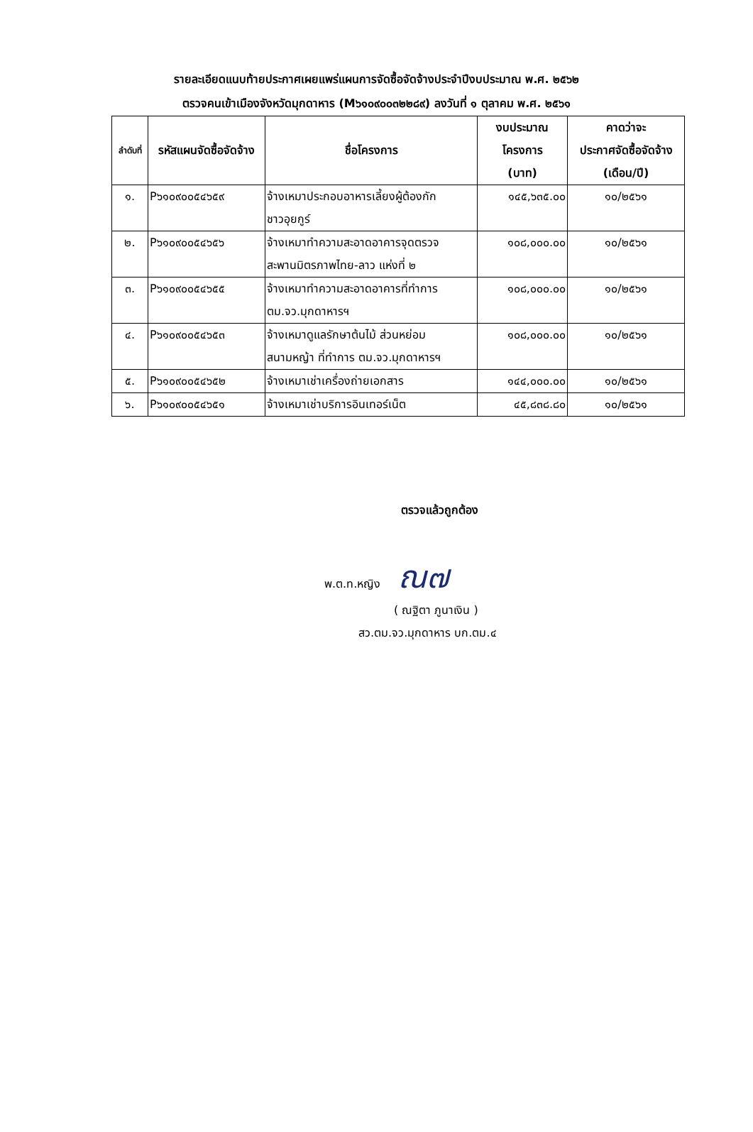รายละเอียดแนบท้ายประกาศเผยแพร่แผนการจัดซื้อจัดจ้างประจำปีงบประมาณ พ.ศ. ๒๕๖๒
ตรวจคนเข้าเมืองจังหวัดมุกดาหาร (M๖๑๐๙๐๐๓๒๒๘๙) ลงวันที่ ๑ ตุลาคม พ.ศ. ๒๕๖๑
| ลำดับที่ | รหัสแผนจัดซื้อจัดจ้าง | ชื่อโครงการ | งบประมาณ โครงการ (บาท) | คาดว่าจะ ประกาศจัดซื้อจัดจ้าง (เดือน/ปี) |
| --- | --- | --- | --- | --- |
| ๑. | P๖๑๐๙๐๐๕๔๖๕๙ | จ้างเหมาประกอบอาหารเลี้ยงผู้ต้องกัก ชาวอุยกูร์ | ๑๔๕,๖๓๕.๐๐ | ๑๐/๒๕๖๑ |
| ๒. | P๖๑๐๙๐๐๕๔๖๕๖ | จ้างเหมาทำความสะอาดอาคารจุดตรวจ สะพานมิตรภาพไทย-ลาว แห่งที่ ๒ | ๑๐๘,๐๐๐.๐๐ | ๑๐/๒๕๖๑ |
| ๓. | P๖๑๐๙๐๐๕๔๖๕๕ | จ้างเหมาทำความสะอาดอาคารที่ทำการ ตม.จว.มุกดาหารฯ | ๑๐๘,๐๐๐.๐๐ | ๑๐/๒๕๖๑ |
| ๔. | P๖๑๐๙๐๐๕๔๖๕๓ | จ้างเหมาดูแลรักษาต้นไม้ ส่วนหย่อม สนามหญ้า ที่ทำการ ตม.จว.มุกดาหารฯ | ๑๐๘,๐๐๐.๐๐ | ๑๐/๒๕๖๑ |
| ๕. | P๖๑๐๙๐๐๕๔๖๕๒ | จ้างเหมาเช่าเครื่องถ่ายเอกสาร | ๑๔๔,๐๐๐.๐๐ | ๑๐/๒๕๖๑ |
| ๖. | P๖๑๐๙๐๐๕๔๖๕๑ | จ้างเหมาเช่าบริการอินเทอร์เน็ต | ๔๕,๘๓๘.๘๐ | ๑๐/๒๕๖๑ |
ตรวจแล้วถูกต้อง
พ.ต.ท.หญิง ณ๗
( ณฐิตา ภูนาเงิน )
สว.ตม.จว.มุกดาหาร บก.ตม.๔